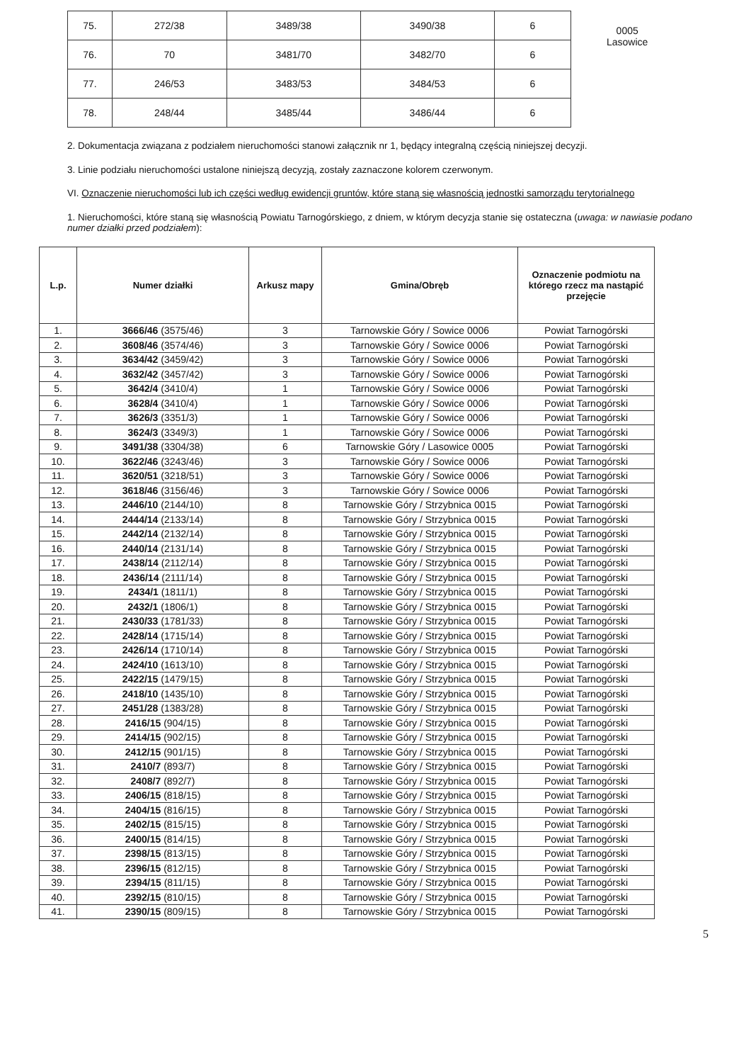| 75. | 272/38 | 3489/38 | 3490/38 | 6 |
| 76. | 70 | 3481/70 | 3482/70 | 6 |
| 77. | 246/53 | 3483/53 | 3484/53 | 6 |
| 78. | 248/44 | 3485/44 | 3486/44 | 6 |
0005
Lasowice
2. Dokumentacja związana z podziałem nieruchomości stanowi załącznik nr 1, będący integralną częścią niniejszej decyzji.
3. Linie podziału nieruchomości ustalone niniejszą decyzją, zostały zaznaczone kolorem czerwonym.
VI. Oznaczenie nieruchomości lub ich części według ewidencji gruntów, które staną się własnością jednostki samorządu terytorialnego
1. Nieruchomości, które staną się własnością Powiatu Tarnogórskiego, z dniem, w którym decyzja stanie się ostateczna (uwaga: w nawiasie podano numer działki przed podziałem):
| L.p. | Numer działki | Arkusz mapy | Gmina/Obręb | Oznaczenie podmiotu na którego rzecz ma nastąpić przejęcie |
| --- | --- | --- | --- | --- |
| 1. | 3666/46 (3575/46) | 3 | Tarnowskie Góry / Sowice 0006 | Powiat Tarnogórski |
| 2. | 3608/46 (3574/46) | 3 | Tarnowskie Góry / Sowice 0006 | Powiat Tarnogórski |
| 3. | 3634/42 (3459/42) | 3 | Tarnowskie Góry / Sowice 0006 | Powiat Tarnogórski |
| 4. | 3632/42 (3457/42) | 3 | Tarnowskie Góry / Sowice 0006 | Powiat Tarnogórski |
| 5. | 3642/4 (3410/4) | 1 | Tarnowskie Góry / Sowice 0006 | Powiat Tarnogórski |
| 6. | 3628/4 (3410/4) | 1 | Tarnowskie Góry / Sowice 0006 | Powiat Tarnogórski |
| 7. | 3626/3 (3351/3) | 1 | Tarnowskie Góry / Sowice 0006 | Powiat Tarnogórski |
| 8. | 3624/3 (3349/3) | 1 | Tarnowskie Góry / Sowice 0006 | Powiat Tarnogórski |
| 9. | 3491/38 (3304/38) | 6 | Tarnowskie Góry / Lasowice 0005 | Powiat Tarnogórski |
| 10. | 3622/46 (3243/46) | 3 | Tarnowskie Góry / Sowice 0006 | Powiat Tarnogórski |
| 11. | 3620/51 (3218/51) | 3 | Tarnowskie Góry / Sowice 0006 | Powiat Tarnogórski |
| 12. | 3618/46 (3156/46) | 3 | Tarnowskie Góry / Sowice 0006 | Powiat Tarnogórski |
| 13. | 2446/10 (2144/10) | 8 | Tarnowskie Góry / Strzybnica 0015 | Powiat Tarnogórski |
| 14. | 2444/14 (2133/14) | 8 | Tarnowskie Góry / Strzybnica 0015 | Powiat Tarnogórski |
| 15. | 2442/14 (2132/14) | 8 | Tarnowskie Góry / Strzybnica 0015 | Powiat Tarnogórski |
| 16. | 2440/14 (2131/14) | 8 | Tarnowskie Góry / Strzybnica 0015 | Powiat Tarnogórski |
| 17. | 2438/14 (2112/14) | 8 | Tarnowskie Góry / Strzybnica 0015 | Powiat Tarnogórski |
| 18. | 2436/14 (2111/14) | 8 | Tarnowskie Góry / Strzybnica 0015 | Powiat Tarnogórski |
| 19. | 2434/1 (1811/1) | 8 | Tarnowskie Góry / Strzybnica 0015 | Powiat Tarnogórski |
| 20. | 2432/1 (1806/1) | 8 | Tarnowskie Góry / Strzybnica 0015 | Powiat Tarnogórski |
| 21. | 2430/33 (1781/33) | 8 | Tarnowskie Góry / Strzybnica 0015 | Powiat Tarnogórski |
| 22. | 2428/14 (1715/14) | 8 | Tarnowskie Góry / Strzybnica 0015 | Powiat Tarnogórski |
| 23. | 2426/14 (1710/14) | 8 | Tarnowskie Góry / Strzybnica 0015 | Powiat Tarnogórski |
| 24. | 2424/10 (1613/10) | 8 | Tarnowskie Góry / Strzybnica 0015 | Powiat Tarnogórski |
| 25. | 2422/15 (1479/15) | 8 | Tarnowskie Góry / Strzybnica 0015 | Powiat Tarnogórski |
| 26. | 2418/10 (1435/10) | 8 | Tarnowskie Góry / Strzybnica 0015 | Powiat Tarnogórski |
| 27. | 2451/28 (1383/28) | 8 | Tarnowskie Góry / Strzybnica 0015 | Powiat Tarnogórski |
| 28. | 2416/15 (904/15) | 8 | Tarnowskie Góry / Strzybnica 0015 | Powiat Tarnogórski |
| 29. | 2414/15 (902/15) | 8 | Tarnowskie Góry / Strzybnica 0015 | Powiat Tarnogórski |
| 30. | 2412/15 (901/15) | 8 | Tarnowskie Góry / Strzybnica 0015 | Powiat Tarnogórski |
| 31. | 2410/7 (893/7) | 8 | Tarnowskie Góry / Strzybnica 0015 | Powiat Tarnogórski |
| 32. | 2408/7 (892/7) | 8 | Tarnowskie Góry / Strzybnica 0015 | Powiat Tarnogórski |
| 33. | 2406/15 (818/15) | 8 | Tarnowskie Góry / Strzybnica 0015 | Powiat Tarnogórski |
| 34. | 2404/15 (816/15) | 8 | Tarnowskie Góry / Strzybnica 0015 | Powiat Tarnogórski |
| 35. | 2402/15 (815/15) | 8 | Tarnowskie Góry / Strzybnica 0015 | Powiat Tarnogórski |
| 36. | 2400/15 (814/15) | 8 | Tarnowskie Góry / Strzybnica 0015 | Powiat Tarnogórski |
| 37. | 2398/15 (813/15) | 8 | Tarnowskie Góry / Strzybnica 0015 | Powiat Tarnogórski |
| 38. | 2396/15 (812/15) | 8 | Tarnowskie Góry / Strzybnica 0015 | Powiat Tarnogórski |
| 39. | 2394/15 (811/15) | 8 | Tarnowskie Góry / Strzybnica 0015 | Powiat Tarnogórski |
| 40. | 2392/15 (810/15) | 8 | Tarnowskie Góry / Strzybnica 0015 | Powiat Tarnogórski |
| 41. | 2390/15 (809/15) | 8 | Tarnowskie Góry / Strzybnica 0015 | Powiat Tarnogórski |
5